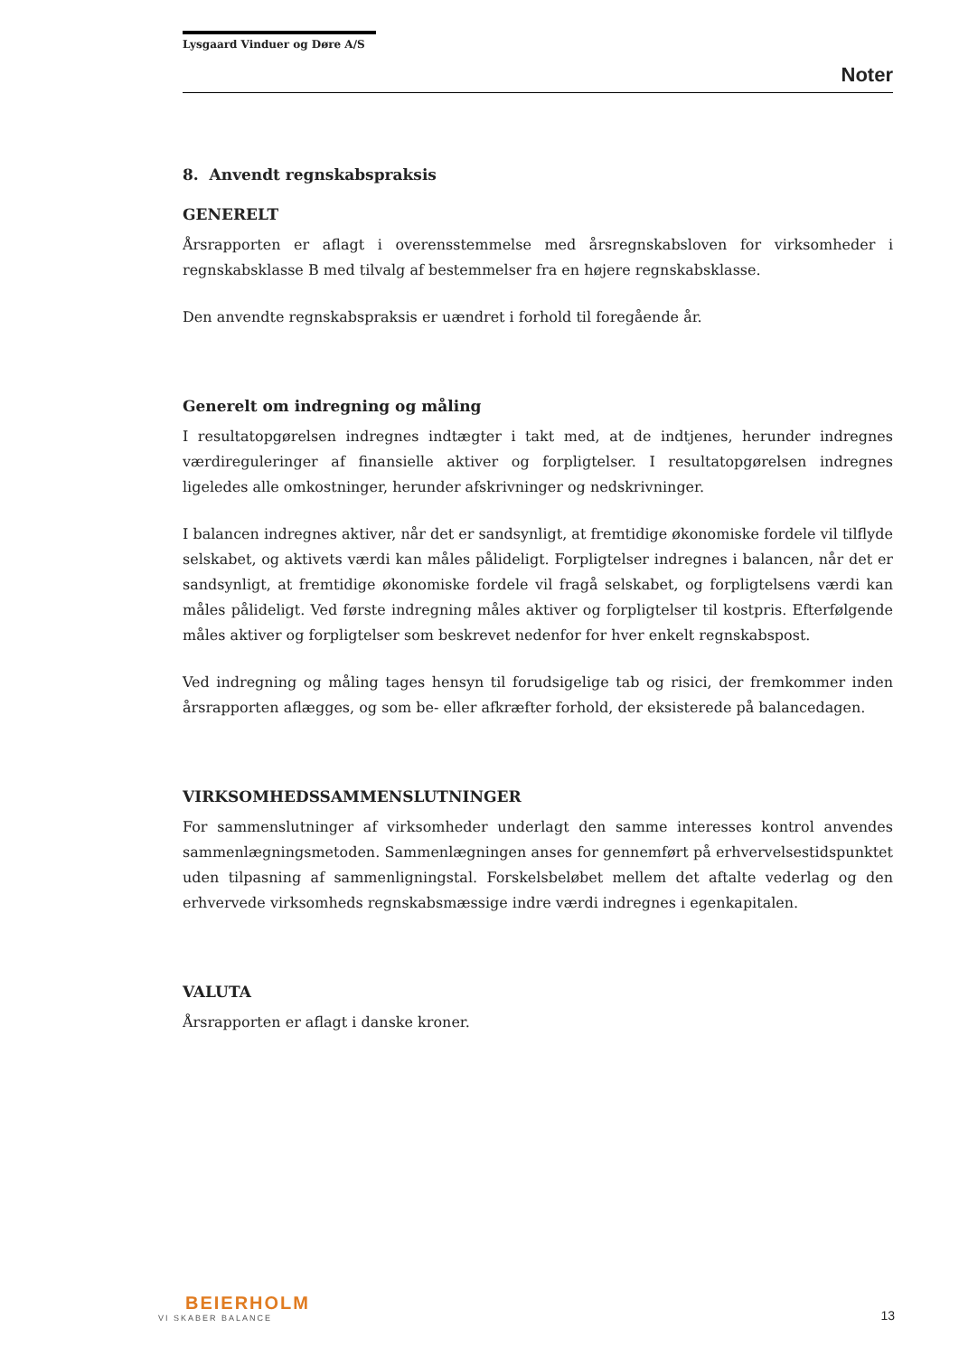Lysgaard Vinduer og Døre A/S
Noter
8. Anvendt regnskabspraksis
GENERELT
Årsrapporten er aflagt i overensstemmelse med årsregnskabsloven for virksomheder i regnskabsklasse B med tilvalg af bestemmelser fra en højere regnskabsklasse.
Den anvendte regnskabspraksis er uændret i forhold til foregående år.
Generelt om indregning og måling
I resultatopgørelsen indregnes indtægter i takt med, at de indtjenes, herunder indregnes værdireguleringer af finansielle aktiver og forpligtelser. I resultatopgørelsen indregnes ligeledes alle omkostninger, herunder afskrivninger og nedskrivninger.
I balancen indregnes aktiver, når det er sandsynligt, at fremtidige økonomiske fordele vil tilflyde selskabet, og aktivets værdi kan måles pålideligt. Forpligtelser indregnes i balancen, når det er sandsynligt, at fremtidige økonomiske fordele vil fragå selskabet, og forpligtelsens værdi kan måles pålideligt. Ved første indregning måles aktiver og forpligtelser til kostpris. Efterfølgende måles aktiver og forpligtelser som beskrevet nedenfor for hver enkelt regnskabspost.
Ved indregning og måling tages hensyn til forudsigelige tab og risici, der fremkommer inden årsrapporten aflægges, og som be- eller afkræfter forhold, der eksisterede på balancedagen.
VIRKSOMHEDSSAMMENSLUTNINGER
For sammenslutninger af virksomheder underlagt den samme interesses kontrol anvendes sammenlægningsmetoden. Sammenlægningen anses for gennemført på erhvervelsestidspunktet uden tilpasning af sammenligningstal. Forskelsbeløbet mellem det aftalte vederlag og den erhvervede virksomheds regnskabsmæssige indre værdi indregnes i egenkapitalen.
VALUTA
Årsrapporten er aflagt i danske kroner.
BEIERHOLM
VI SKABER BALANCE
13